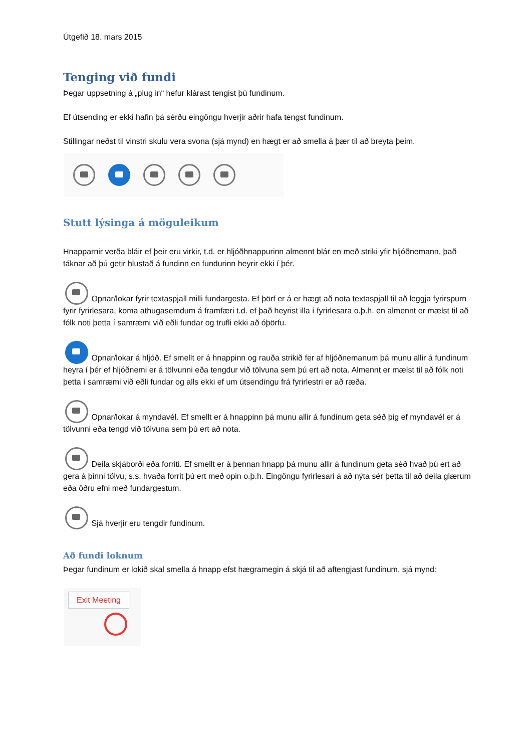Útgefið 18. mars 2015
Tenging við fundi
Þegar uppsetning á „plug in“ hefur klárast tengist þú fundinum.
Ef útsending er ekki hafin þá sérðu eingöngu hverjir aðrir hafa tengst fundinum.
Stillingar neðst til vinstri skulu vera svona (sjá mynd) en hægt er að smella á þær til að breyta þeim.
Stutt lýsinga á möguleikum
Hnapparnir verða bláir ef þeir eru virkir, t.d. er hljóðhnappurinn almennt blár en með striki yfir hljóðnemann, það táknar að þú getir hlustað á fundinn en fundurinn heyrir ekki í þér.
Opnar/lokar fyrir textaspjall milli fundargesta. Ef þörf er á er hægt að nota textaspjall til að leggja fyrirspurn fyrir fyrirlesara, koma athugasemdum á framfæri t.d. ef það heyrist illa í fyrirlesara o.þ.h. en almennt er mælst til að fólk noti þetta í samræmi við eðli fundar og trufli ekki að óþörfu.
Opnar/lokar á hljóð. Ef smellt er á hnappinn og rauða strikið fer af hljóðnemanum þá munu allir á fundinum heyra í þér ef hljóðnemi er á tölvunni eða tengdur við tölvuna sem þú ert að nota. Almennt er mælst til að fólk noti þetta í samræmi við eðli fundar og alls ekki ef um útsendingu frá fyrirlestri er að ræða.
Opnar/lokar á myndavél. Ef smellt er á hnappinn þá munu allir á fundinum geta séð þig ef myndavél er á tölvunni eða tengd við tölvuna sem þú ert að nota.
Deila skjáborði eða forriti. Ef smellt er á þennan hnapp þá munu allir á fundinum geta séð hvað þú ert að gera á þinni tölvu, s.s. hvaða forrit þú ert með opin o.þ.h. Eingöngu fyrirlesari á að nýta sér þetta til að deila glærum eða öðru efni með fundargestum.
Sjá hverjir eru tengdir fundinum.
Að fundi loknum
Þegar fundinum er lokið skal smella á hnapp efst hægramegin á skjá til að aftengjast fundinum, sjá mynd:
Exit Meeting